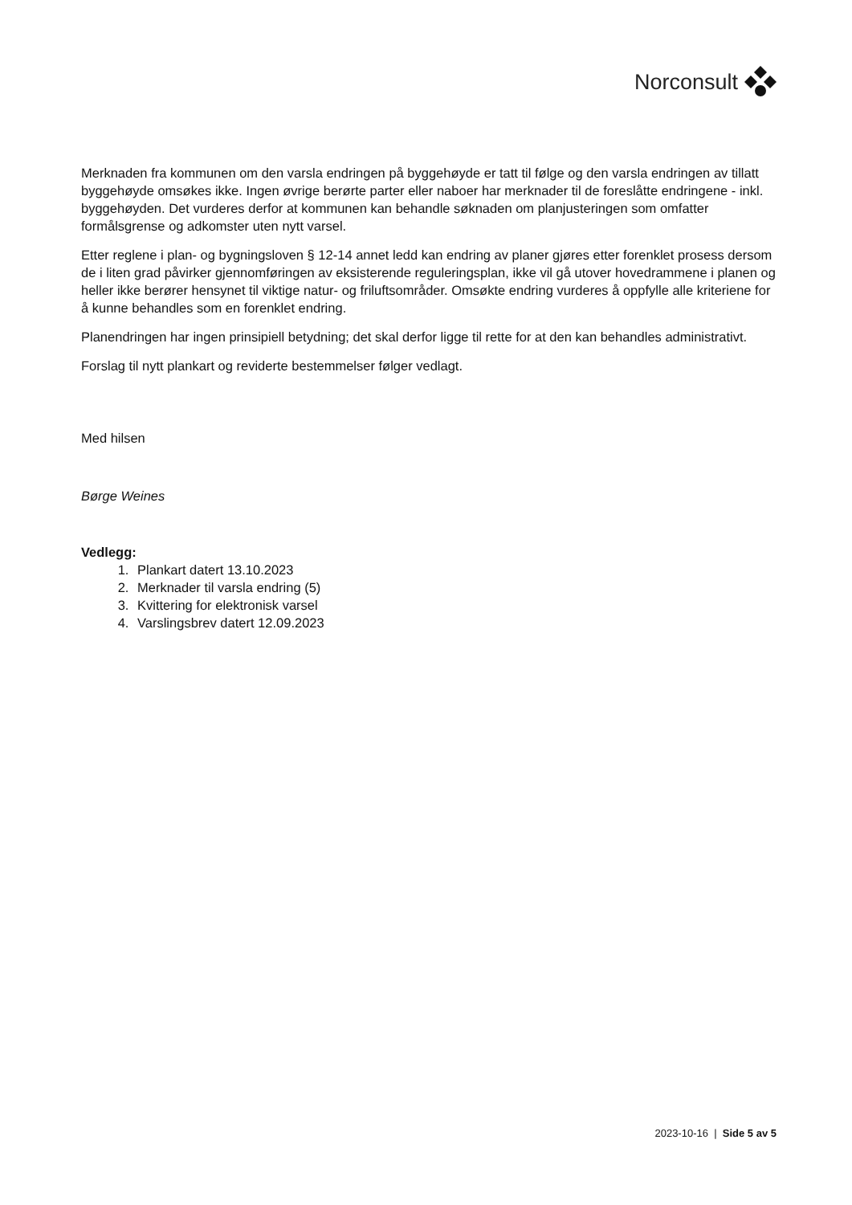Norconsult
Merknaden fra kommunen om den varsla endringen på byggehøyde er tatt til følge og den varsla endringen av tillatt byggehøyde omsøkes ikke. Ingen øvrige berørte parter eller naboer har merknader til de foreslåtte endringene - inkl. byggehøyden. Det vurderes derfor at kommunen kan behandle søknaden om planjusteringen som omfatter formålsgrense og adkomster uten nytt varsel.
Etter reglene i plan- og bygningsloven § 12-14 annet ledd kan endring av planer gjøres etter forenklet prosess dersom de i liten grad påvirker gjennomføringen av eksisterende reguleringsplan, ikke vil gå utover hovedrammene i planen og heller ikke berører hensynet til viktige natur- og friluftsområder. Omsøkte endring vurderes å oppfylle alle kriteriene for å kunne behandles som en forenklet endring.
Planendringen har ingen prinsipiell betydning; det skal derfor ligge til rette for at den kan behandles administrativt.
Forslag til nytt plankart og reviderte bestemmelser følger vedlagt.
Med hilsen
Børge Weines
Vedlegg:
1. Plankart datert 13.10.2023
2. Merknader til varsla endring (5)
3. Kvittering for elektronisk varsel
4. Varslingsbrev datert 12.09.2023
2023-10-16 | Side 5 av 5